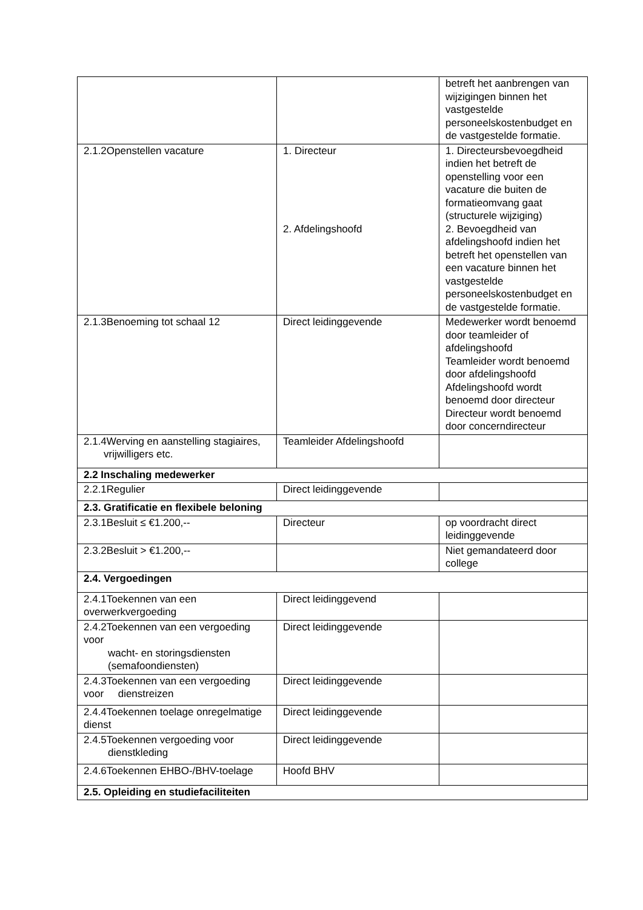| | | betreft het aanbrengen van wijzigingen binnen het vastgestelde personeelskostenbudget en de vastgestelde formatie. |
| 2.1.2Openstellen vacature | 1. Directeur 2. Afdelingshoofd | 1. Directeursbevoegdheid indien het betreft de openstelling voor een vacature die buiten de formatieomvang gaat (structurele wijziging) 2. Bevoegdheid van afdelingshoofd indien het betreft het openstellen van een vacature binnen het vastgestelde personeelskostenbudget en de vastgestelde formatie. |
| 2.1.3Benoeming tot schaal 12 | Direct leidinggevende | Medewerker wordt benoemd door teamleider of afdelingshoofd Teamleider wordt benoemd door afdelingshoofd Afdelingshoofd wordt benoemd door directeur Directeur wordt benoemd door concerndirecteur |
| 2.1.4Werving en aanstelling stagiaires, vrijwilligers etc. | Teamleider Afdelingshoofd | |
| 2.2 Inschaling medewerker | | |
| 2.2.1Regulier | Direct leidinggevende | |
| 2.3. Gratificatie en flexibele beloning | | |
| 2.3.1Besluit ≤ €1.200,-- | Directeur | op voordracht direct leidinggevende |
| 2.3.2Besluit > €1.200,-- | | Niet gemandateerd door college |
| 2.4. Vergoedingen | | |
| 2.4.1Toekennen van een overwerkvergoeding | Direct leidinggevend | |
| 2.4.2Toekennen van een vergoeding voor wacht- en storingsdiensten (semafoondiensten) | Direct leidinggevende | |
| 2.4.3Toekennen van een vergoeding voor dienstreizen | Direct leidinggevende | |
| 2.4.4Toekennen toelage onregelmatige dienst | Direct leidinggevende | |
| 2.4.5Toekennen vergoeding voor dienstkleding | Direct leidinggevende | |
| 2.4.6Toekennen EHBO-/BHV-toelage | Hoofd BHV | |
| 2.5. Opleiding en studiefaciliteiten | | |